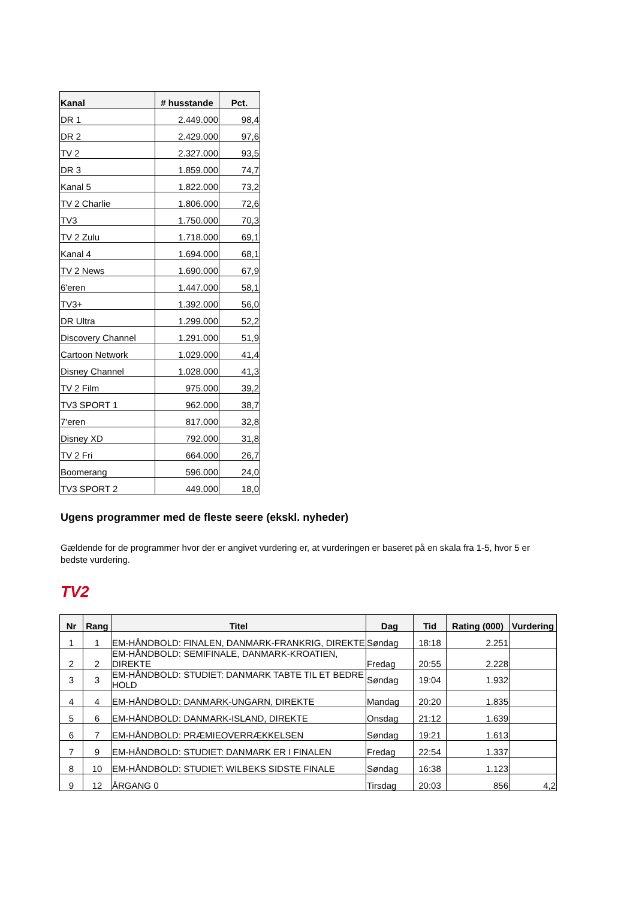| Kanal | # husstande | Pct. |
| --- | --- | --- |
| DR 1 | 2.449.000 | 98,4 |
| DR 2 | 2.429.000 | 97,6 |
| TV 2 | 2.327.000 | 93,5 |
| DR 3 | 1.859.000 | 74,7 |
| Kanal 5 | 1.822.000 | 73,2 |
| TV 2 Charlie | 1.806.000 | 72,6 |
| TV3 | 1.750.000 | 70,3 |
| TV 2 Zulu | 1.718.000 | 69,1 |
| Kanal 4 | 1.694.000 | 68,1 |
| TV 2 News | 1.690.000 | 67,9 |
| 6'eren | 1.447.000 | 58,1 |
| TV3+ | 1.392.000 | 56,0 |
| DR Ultra | 1.299.000 | 52,2 |
| Discovery Channel | 1.291.000 | 51,9 |
| Cartoon Network | 1.029.000 | 41,4 |
| Disney Channel | 1.028.000 | 41,3 |
| TV 2 Film | 975.000 | 39,2 |
| TV3 SPORT 1 | 962.000 | 38,7 |
| 7'eren | 817.000 | 32,8 |
| Disney XD | 792.000 | 31,8 |
| TV 2 Fri | 664.000 | 26,7 |
| Boomerang | 596.000 | 24,0 |
| TV3 SPORT 2 | 449.000 | 18,0 |
Ugens programmer med de fleste seere (ekskl. nyheder)
Gældende for de programmer hvor der er angivet vurdering er, at vurderingen er baseret på en skala fra 1-5, hvor 5 er bedste vurdering.
TV2
| Nr | Rang | Titel | Dag | Tid | Rating (000) | Vurdering |
| --- | --- | --- | --- | --- | --- | --- |
| 1 | 1 | EM-HÅNDBOLD: FINALEN, DANMARK-FRANKRIG, DIREKTE | Søndag | 18:18 | 2.251 | |
| 2 | 2 | EM-HÅNDBOLD: SEMIFINALE, DANMARK-KROATIEN, DIREKTE | Fredag | 20:55 | 2.228 | |
| 3 | 3 | EM-HÅNDBOLD: STUDIET: DANMARK TABTE TIL ET BEDRE HOLD | Søndag | 19:04 | 1.932 | |
| 4 | 4 | EM-HÅNDBOLD: DANMARK-UNGARN, DIREKTE | Mandag | 20:20 | 1.835 | |
| 5 | 6 | EM-HÅNDBOLD: DANMARK-ISLAND, DIREKTE | Onsdag | 21:12 | 1.639 | |
| 6 | 7 | EM-HÅNDBOLD: PRÆMIEOVERRÆKKELSEN | Søndag | 19:21 | 1.613 | |
| 7 | 9 | EM-HÅNDBOLD: STUDIET: DANMARK ER I FINALEN | Fredag | 22:54 | 1.337 | |
| 8 | 10 | EM-HÅNDBOLD: STUDIET: WILBEKS SIDSTE FINALE | Søndag | 16:38 | 1.123 | |
| 9 | 12 | ÅRGANG 0 | Tirsdag | 20:03 | 856 | 4,2 |